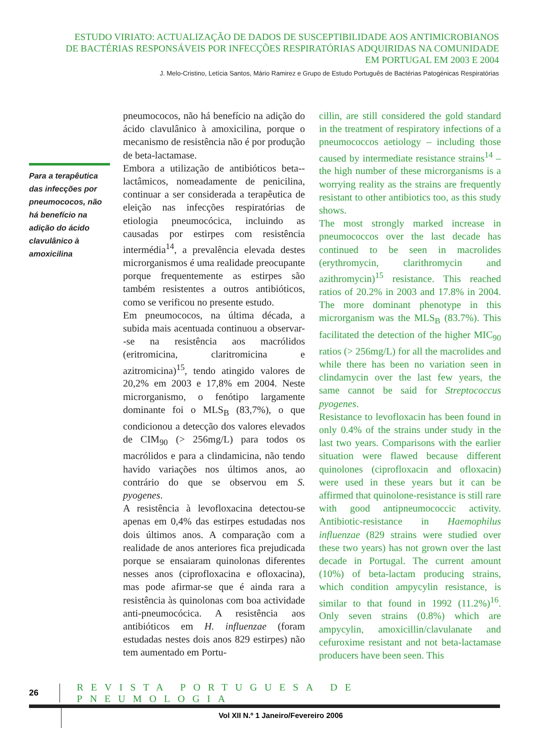ESTUDO VIRIATO: ACTUALIZAÇÃO DE DADOS DE SUSCEPTIBILIDADE AOS ANTIMICROBIANOS
DE BACTÉRIAS RESPONSÁVEIS POR INFECÇÕES RESPIRATÓRIAS ADQUIRIDAS NA COMUNIDADE
EM PORTUGAL EM 2003 E 2004
J. Melo-Cristino, Letícia Santos, Mário Ramirez e Grupo de Estudo Português de Bactérias Patogénicas Respiratórias
Para a terapêutica das infecções por pneumococos, não há benefício na adição do ácido clavulânico à amoxicilina
pneumococos, não há benefício na adição do ácido clavulânico à amoxicilina, porque o mecanismo de resistência não é por produção de beta-lactamase.
Embora a utilização de antibióticos beta--lactâmicos, nomeadamente de penicilina, continuar a ser considerada a terapêutica de eleição nas infecções respiratórias de etiologia pneumocócica, incluindo as causadas por estirpes com resistência intermédia<sup>14</sup>, a prevalência elevada destes microrganismos é uma realidade preocupante porque frequentemente as estirpes são também resistentes a outros antibióticos, como se verificou no presente estudo.
Em pneumococos, na última década, a subida mais acentuada continuou a observar--se na resistência aos macrólidos (eritromicina, claritromicina e azitromicina)<sup>15</sup>, tendo atingido valores de 20,2% em 2003 e 17,8% em 2004. Neste microrganismo, o fenótipo largamente dominante foi o MLS<sub>B</sub> (83,7%), o que condicionou a detecção dos valores elevados de CIM<sub>90</sub> (> 256mg/L) para todos os macrólidos e para a clindamicina, não tendo havido variações nos últimos anos, ao contrário do que se observou em S. pyogenes.
A resistência à levofloxacina detectou-se apenas em 0,4% das estirpes estudadas nos dois últimos anos. A comparação com a realidade de anos anteriores fica prejudicada porque se ensaiaram quinolonas diferentes nesses anos (ciprofloxacina e ofloxacina), mas pode afirmar-se que é ainda rara a resistência às quinolonas com boa actividade anti-pneumocócica. A resistência aos antibióticos em H. influenzae (foram estudadas nestes dois anos 829 estirpes) não tem aumentado em Portu-
cillin, are still considered the gold standard in the treatment of respiratory infections of a pneumococcos aetiology – including those caused by intermediate resistance strains<sup>14</sup> – the high number of these microrganisms is a worrying reality as the strains are frequently resistant to other antibiotics too, as this study shows.
The most strongly marked increase in pneumococcos over the last decade has continued to be seen in macrolides (erythromycin, clarithromycin and azithromycin)<sup>15</sup> resistance. This reached ratios of 20.2% in 2003 and 17.8% in 2004. The more dominant phenotype in this microrganism was the MLS<sub>B</sub> (83.7%). This facilitated the detection of the higher MIC<sub>90</sub> ratios (> 256mg/L) for all the macrolides and while there has been no variation seen in clindamycin over the last few years, the same cannot be said for Streptococcus pyogenes.
Resistance to levofloxacin has been found in only 0.4% of the strains under study in the last two years. Comparisons with the earlier situation were flawed because different quinolones (ciprofloxacin and ofloxacin) were used in these years but it can be affirmed that quinolone-resistance is still rare with good antipneumococcic activity. Antibiotic-resistance in Haemophilus influenzae (829 strains were studied over these two years) has not grown over the last decade in Portugal. The current amount (10%) of beta-lactam producing strains, which condition ampycylin resistance, is similar to that found in 1992 (11.2%)<sup>16</sup>. Only seven strains (0.8%) which are ampycylin, amoxicillin/clavulanate and cefuroxime resistant and not beta-lactamase producers have been seen. This
26
REVISTA PORTUGUESA DE PNEUMOLOGIA
Vol XII N.º 1 Janeiro/Fevereiro 2006